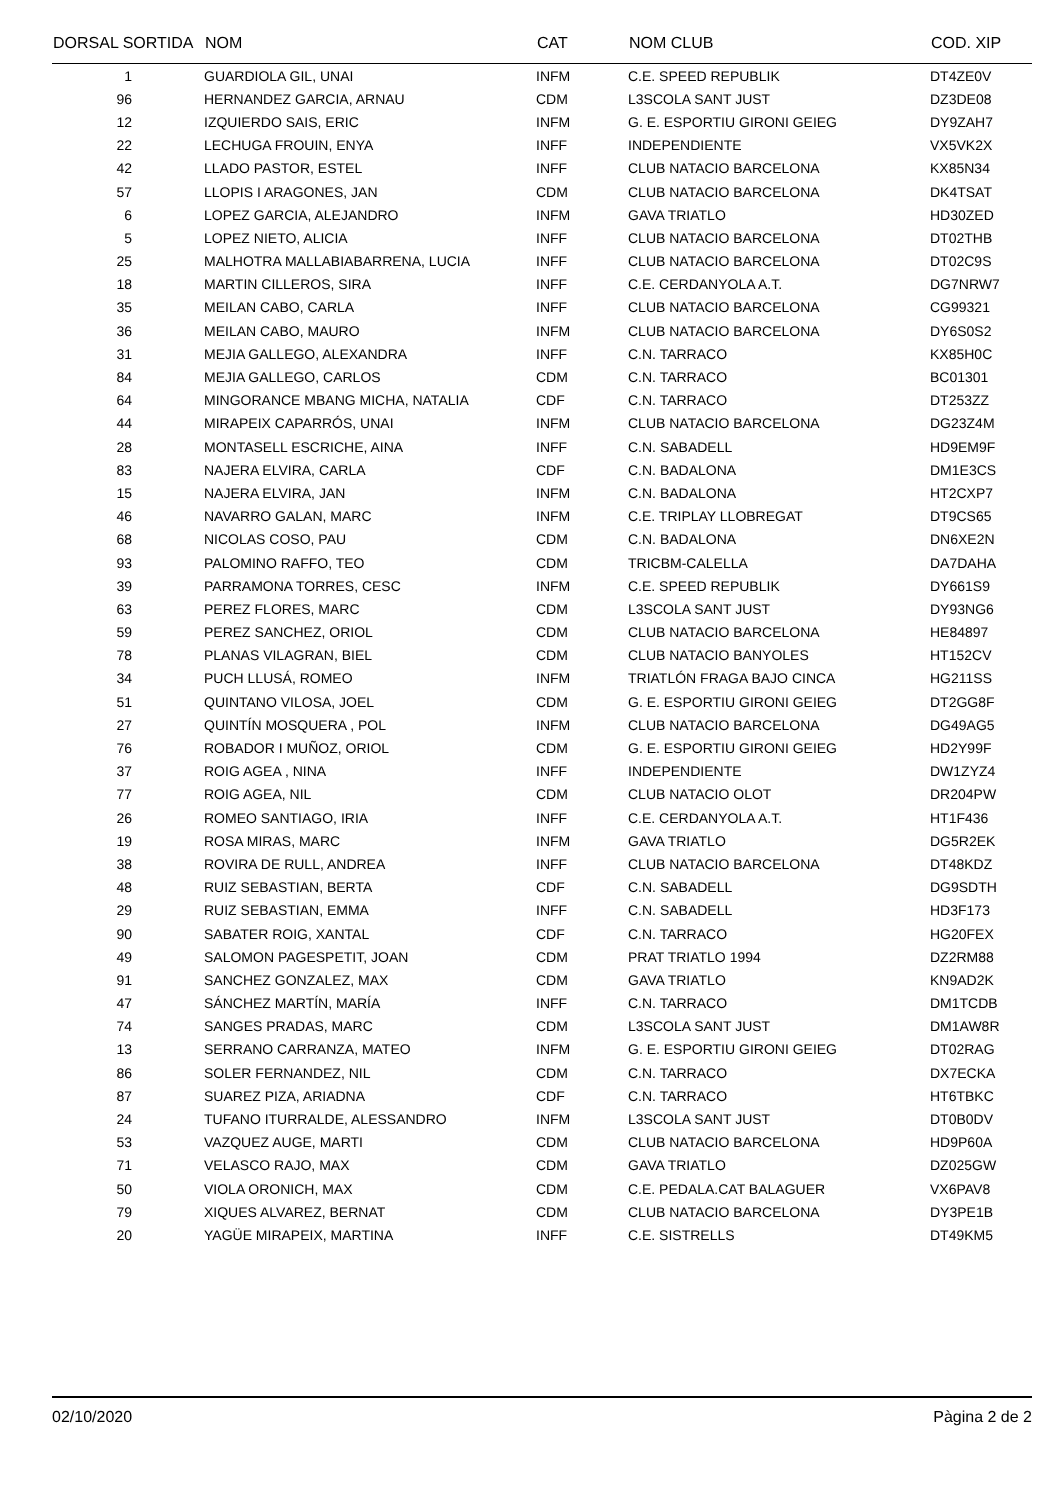| DORSAL SORTIDA | NOM | CAT | NOM CLUB | COD. XIP |
| --- | --- | --- | --- | --- |
| 1 | GUARDIOLA GIL, UNAI | INFM | C.E. SPEED REPUBLIK | DT4ZE0V |
| 96 | HERNANDEZ GARCIA, ARNAU | CDM | L3SCOLA SANT JUST | DZ3DE08 |
| 12 | IZQUIERDO SAIS, ERIC | INFM | G. E. ESPORTIU GIRONI GEIEG | DY9ZAH7 |
| 22 | LECHUGA FROUIN, ENYA | INFF | INDEPENDIENTE | VX5VK2X |
| 42 | LLADO PASTOR, ESTEL | INFF | CLUB NATACIO BARCELONA | KX85N34 |
| 57 | LLOPIS I ARAGONES, JAN | CDM | CLUB NATACIO BARCELONA | DK4TSAT |
| 6 | LOPEZ GARCIA, ALEJANDRO | INFM | GAVA TRIATLO | HD30ZED |
| 5 | LOPEZ NIETO, ALICIA | INFF | CLUB NATACIO BARCELONA | DT02THB |
| 25 | MALHOTRA MALLABIABARRENA, LUCIA | INFF | CLUB NATACIO BARCELONA | DT02C9S |
| 18 | MARTIN CILLEROS, SIRA | INFF | C.E. CERDANYOLA A.T. | DG7NRW7 |
| 35 | MEILAN CABO, CARLA | INFF | CLUB NATACIO BARCELONA | CG99321 |
| 36 | MEILAN CABO, MAURO | INFM | CLUB NATACIO BARCELONA | DY6S0S2 |
| 31 | MEJIA GALLEGO, ALEXANDRA | INFF | C.N. TARRACO | KX85H0C |
| 84 | MEJIA GALLEGO, CARLOS | CDM | C.N. TARRACO | BC01301 |
| 64 | MINGORANCE MBANG MICHA, NATALIA | CDF | C.N. TARRACO | DT253ZZ |
| 44 | MIRAPEIX CAPARRÓS, UNAI | INFM | CLUB NATACIO BARCELONA | DG23Z4M |
| 28 | MONTASELL ESCRICHE, AINA | INFF | C.N. SABADELL | HD9EM9F |
| 83 | NAJERA ELVIRA, CARLA | CDF | C.N. BADALONA | DM1E3CS |
| 15 | NAJERA ELVIRA, JAN | INFM | C.N. BADALONA | HT2CXP7 |
| 46 | NAVARRO GALAN, MARC | INFM | C.E. TRIPLAY LLOBREGAT | DT9CS65 |
| 68 | NICOLAS COSO, PAU | CDM | C.N. BADALONA | DN6XE2N |
| 93 | PALOMINO RAFFO, TEO | CDM | TRICBM-CALELLA | DA7DAHA |
| 39 | PARRAMONA TORRES, CESC | INFM | C.E. SPEED REPUBLIK | DY661S9 |
| 63 | PEREZ FLORES, MARC | CDM | L3SCOLA SANT JUST | DY93NG6 |
| 59 | PEREZ SANCHEZ, ORIOL | CDM | CLUB NATACIO BARCELONA | HE84897 |
| 78 | PLANAS VILAGRAN, BIEL | CDM | CLUB NATACIO BANYOLES | HT152CV |
| 34 | PUCH LLUSÁ, ROMEO | INFM | TRIATLÓN FRAGA BAJO CINCA | HG211SS |
| 51 | QUINTANO VILOSA, JOEL | CDM | G. E. ESPORTIU GIRONI GEIEG | DT2GG8F |
| 27 | QUINTÍN MOSQUERA , POL | INFM | CLUB NATACIO BARCELONA | DG49AG5 |
| 76 | ROBADOR I MUÑOZ, ORIOL | CDM | G. E. ESPORTIU GIRONI GEIEG | HD2Y99F |
| 37 | ROIG AGEA , NINA | INFF | INDEPENDIENTE | DW1ZYZ4 |
| 77 | ROIG AGEA, NIL | CDM | CLUB NATACIO OLOT | DR204PW |
| 26 | ROMEO SANTIAGO, IRIA | INFF | C.E. CERDANYOLA A.T. | HT1F436 |
| 19 | ROSA MIRAS, MARC | INFM | GAVA TRIATLO | DG5R2EK |
| 38 | ROVIRA DE RULL, ANDREA | INFF | CLUB NATACIO BARCELONA | DT48KDZ |
| 48 | RUIZ SEBASTIAN, BERTA | CDF | C.N. SABADELL | DG9SDTH |
| 29 | RUIZ SEBASTIAN, EMMA | INFF | C.N. SABADELL | HD3F173 |
| 90 | SABATER ROIG, XANTAL | CDF | C.N. TARRACO | HG20FEX |
| 49 | SALOMON PAGESPETIT, JOAN | CDM | PRAT TRIATLO 1994 | DZ2RM88 |
| 91 | SANCHEZ GONZALEZ, MAX | CDM | GAVA TRIATLO | KN9AD2K |
| 47 | SÁNCHEZ MARTÍN, MARÍA | INFF | C.N. TARRACO | DM1TCDB |
| 74 | SANGES PRADAS, MARC | CDM | L3SCOLA SANT JUST | DM1AW8R |
| 13 | SERRANO CARRANZA, MATEO | INFM | G. E. ESPORTIU GIRONI GEIEG | DT02RAG |
| 86 | SOLER FERNANDEZ, NIL | CDM | C.N. TARRACO | DX7ECKA |
| 87 | SUAREZ PIZA, ARIADNA | CDF | C.N. TARRACO | HT6TBKC |
| 24 | TUFANO ITURRALDE, ALESSANDRO | INFM | L3SCOLA SANT JUST | DT0B0DV |
| 53 | VAZQUEZ AUGE, MARTI | CDM | CLUB NATACIO BARCELONA | HD9P60A |
| 71 | VELASCO RAJO, MAX | CDM | GAVA TRIATLO | DZ025GW |
| 50 | VIOLA ORONICH, MAX | CDM | C.E. PEDALA.CAT BALAGUER | VX6PAV8 |
| 79 | XIQUES ALVAREZ, BERNAT | CDM | CLUB NATACIO BARCELONA | DY3PE1B |
| 20 | YAGÜE MIRAPEIX, MARTINA | INFF | C.E. SISTRELLS | DT49KM5 |
02/10/2020 Pàgina 2 de 2